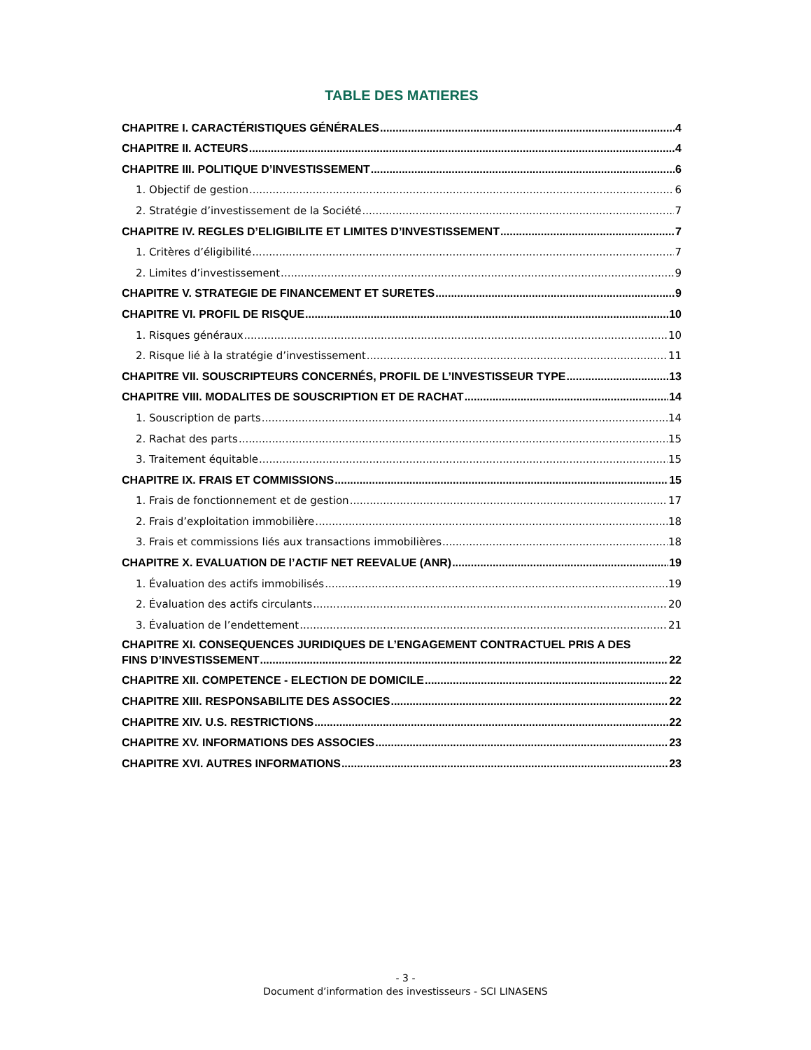TABLE DES MATIERES
CHAPITRE I. CARACTÉRISTIQUES GÉNÉRALES 4
CHAPITRE II. ACTEURS 4
CHAPITRE III. POLITIQUE D’INVESTISSEMENT 6
1. Objectif de gestion 6
2. Stratégie d’investissement de la Société 7
CHAPITRE IV. REGLES D’ELIGIBILITE ET LIMITES D’INVESTISSEMENT 7
1. Critères d’éligibilité 7
2. Limites d’investissement 9
CHAPITRE V. STRATEGIE DE FINANCEMENT ET SURETES 9
CHAPITRE VI. PROFIL DE RISQUE 10
1. Risques généraux 10
2. Risque lié à la stratégie d’investissement 11
CHAPITRE VII. SOUSCRIPTEURS CONCERNÉS, PROFIL DE L’INVESTISSEUR TYPE 13
CHAPITRE VIII. MODALITES DE SOUSCRIPTION ET DE RACHAT 14
1. Souscription de parts 14
2. Rachat des parts 15
3. Traitement équitable 15
CHAPITRE IX. FRAIS ET COMMISSIONS 15
1. Frais de fonctionnement et de gestion 17
2. Frais d’exploitation immobilière 18
3. Frais et commissions liés aux transactions immobilières 18
CHAPITRE X. EVALUATION DE l’ACTIF NET REEVALUE (ANR) 19
1. Évaluation des actifs immobilisés 19
2. Évaluation des actifs circulants 20
3. Évaluation de l’endettement 21
CHAPITRE XI. CONSEQUENCES JURIDIQUES DE L’ENGAGEMENT CONTRACTUEL PRIS A DES
FINS D’INVESTISSEMENT 22
CHAPITRE XII. COMPETENCE - ELECTION DE DOMICILE 22
CHAPITRE XIII. RESPONSABILITE DES ASSOCIES 22
CHAPITRE XIV. U.S. RESTRICTIONS 22
CHAPITRE XV. INFORMATIONS DES ASSOCIES 23
CHAPITRE XVI. AUTRES INFORMATIONS 23
- 3 -
Document d’information des investisseurs - SCI LINASENS